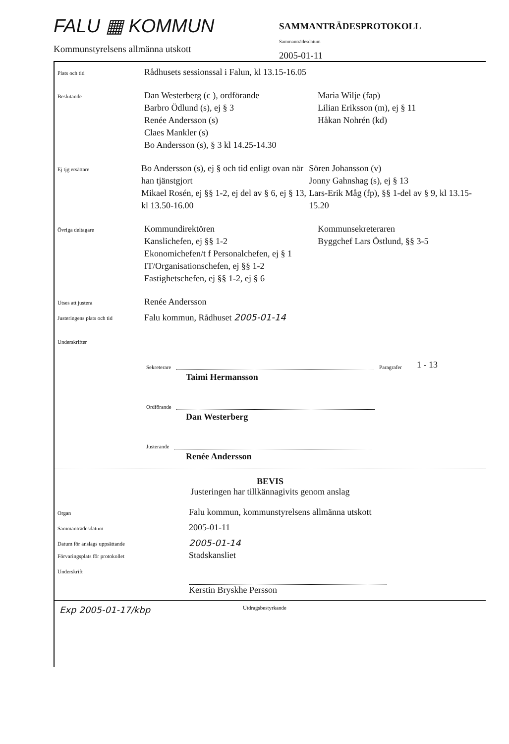FALU ▦ KOMMUN
Kommunstyrelsens allmänna utskott
SAMMANTRÄDESPROTOKOLL
Sammanträdesdatum
2005-01-11
Plats och tid
Rådhusets sessionssal i Falun, kl 13.15-16.05
Beslutande
Dan Westerberg (c ), ordförande
Barbro Ödlund (s), ej § 3
Renée Andersson (s)
Claes Mankler (s)
Bo Andersson (s), § 3 kl 14.25-14.30
Maria Wilje (fap)
Lilian Eriksson (m), ej § 11
Håkan Nohrén (kd)
Ej tjg ersättare
Bo Andersson (s), ej § och tid enligt ovan när han tjänstgjort
Mikael Rosén, ej §§ 1-2, ej del av § 6, ej § 13, kl 13.50-16.00
Sören Johansson (v)
Jonny Gahnshag (s), ej § 13
Lars-Erik Måg (fp), §§ 1-del av § 9, kl 13.15-15.20
Övriga deltagare
Kommundirektören
Kanslichefen, ej §§ 1-2
Ekonomichefen/t f Personalchefen, ej § 1
IT/Organisationschefen, ej §§ 1-2
Fastighetschefen, ej §§ 1-2, ej § 6
Kommunsekreteraren
Byggchef Lars Östlund, §§ 3-5
Utses att justera
Renée Andersson
Justeringens plats och tid
Falu kommun, Rådhuset 2005-01-14
Underskrifter
Sekreterare
Paragrafer 1 - 13
Taimi Hermansson
Ordförande
Dan Westerberg
Justerande
Renée Andersson
BEVIS
Justeringen har tillkännagivits genom anslag
Organ
Falu kommun, kommunstyrelsens allmänna utskott
Sammanträdesdatum
2005-01-11
Datum för anslags uppsättande
2005-01-14
Förvaringsplats för protokollet
Stadskansliet
Underskrift
Kerstin Bryskhe Persson
Exp 2005-01-17/kbp Utdragsbestyrkande